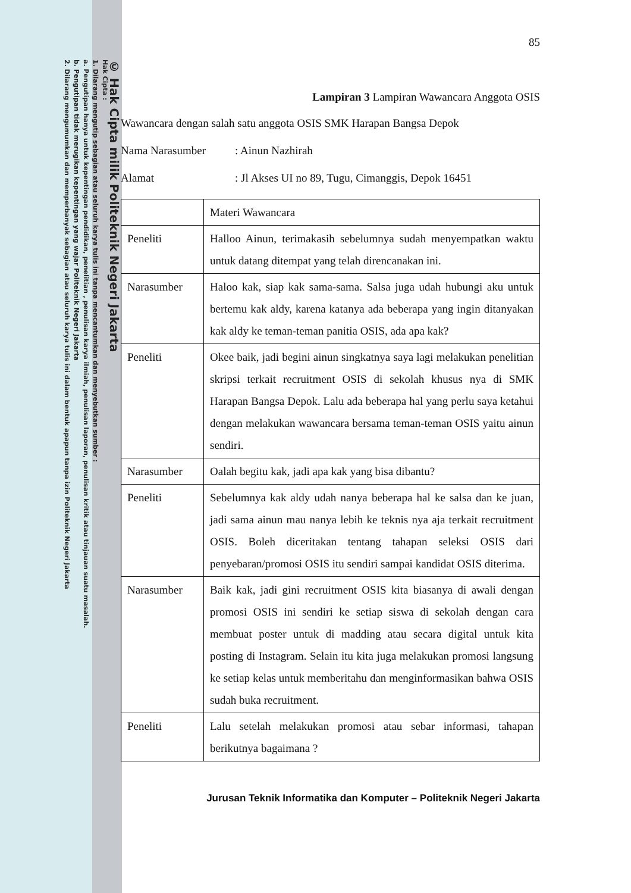© Hak Cipta milik Politeknik Negeri Jakarta
Hak Cipta :
1. Dilarang mengutip sebagian atau seluruh karya tulis ini tanpa mencantumkan dan menyebutkan sumber :
a. Pengutipan hanya untuk kepentingan pendidikan, penelitian , penulisan karya ilmiah, penulisan laporan, penulisan kritik atau tinjauan suatu masalah.
b. Pengutipan tidak merugikan kepentingan yang wajar Politeknik Negeri Jakarta
2. Dilarang mengumumkan dan memperbanyak sebagian atau seluruh karya tulis ini dalam bentuk apapun tanpa izin Politeknik Negeri Jakarta
85
Lampiran 3 Lampiran Wawancara Anggota OSIS
Wawancara dengan salah satu anggota OSIS SMK Harapan Bangsa Depok
Nama Narasumber: Ainun Nazhirah
Alamat: Jl Akses UI no 89, Tugu, Cimanggis, Depok 16451
| | Materi Wawancara |
| Peneliti | Halloo Ainun, terimakasih sebelumnya sudah menyempatkan waktu untuk datang ditempat yang telah direncanakan ini. |
| Narasumber | Haloo kak, siap kak sama-sama. Salsa juga udah hubungi aku untuk bertemu kak aldy, karena katanya ada beberapa yang ingin ditanyakan kak aldy ke teman-teman panitia OSIS, ada apa kak? |
| Peneliti | Okee baik, jadi begini ainun singkatnya saya lagi melakukan penelitian skripsi terkait recruitment OSIS di sekolah khusus nya di SMK Harapan Bangsa Depok. Lalu ada beberapa hal yang perlu saya ketahui dengan melakukan wawancara bersama teman-teman OSIS yaitu ainun sendiri. |
| Narasumber | Oalah begitu kak, jadi apa kak yang bisa dibantu? |
| Peneliti | Sebelumnya kak aldy udah nanya beberapa hal ke salsa dan ke juan, jadi sama ainun mau nanya lebih ke teknis nya aja terkait recruitment OSIS. Boleh diceritakan tentang tahapan seleksi OSIS dari penyebaran/promosi OSIS itu sendiri sampai kandidat OSIS diterima. |
| Narasumber | Baik kak, jadi gini recruitment OSIS kita biasanya di awali dengan promosi OSIS ini sendiri ke setiap siswa di sekolah dengan cara membuat poster untuk di madding atau secara digital untuk kita posting di Instagram. Selain itu kita juga melakukan promosi langsung ke setiap kelas untuk memberitahu dan menginformasikan bahwa OSIS sudah buka recruitment. |
| Peneliti | Lalu setelah melakukan promosi atau sebar informasi, tahapan berikutnya bagaimana ? |
Jurusan Teknik Informatika dan Komputer – Politeknik Negeri Jakarta